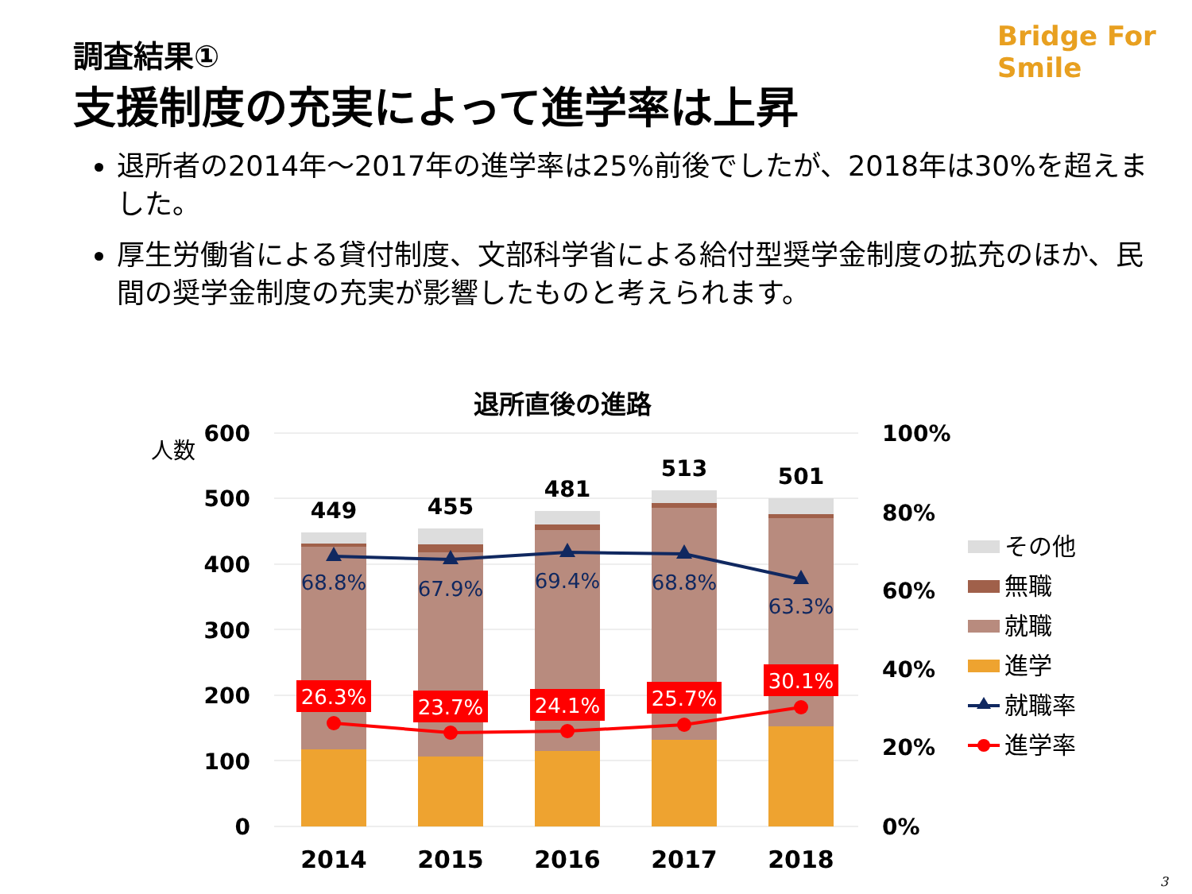調査結果①
支援制度の充実によって進学率は上昇
Bridge For Smile
退所者の2014年～2017年の進学率は25%前後でしたが、2018年は30%を超えました。
厚生労働省による貸付制度、文部科学省による給付型奨学金制度の拡充のほか、民間の奨学金制度の充実が影響したものと考えられます。
退所直後の進路
人数
600
500
400
300
200
100
0
100%
80%
60%
40%
20%
0%
449
455
481
513
501
68.8%
67.9%
69.4%
68.8%
63.3%
26.3%
23.7%
24.1%
25.7%
30.1%
2014
2015
2016
2017
2018
その他
無職
就職
進学
就職率
進学率
3